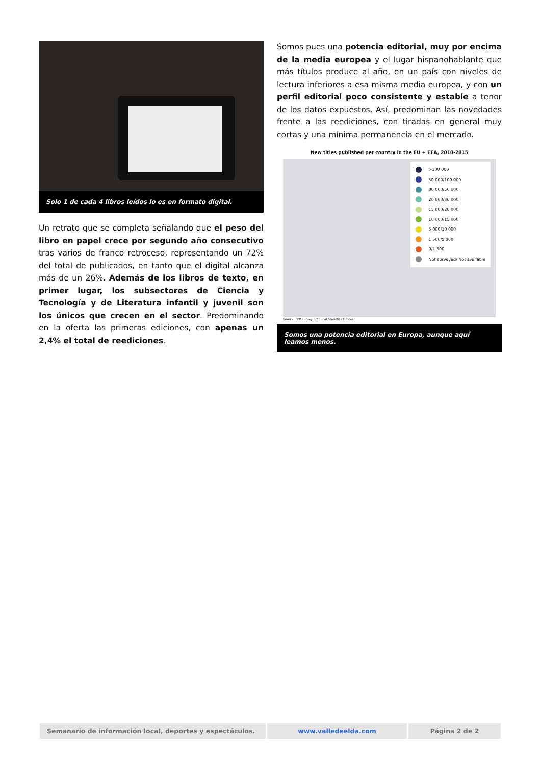Solo 1 de cada 4 libros leídos lo es en formato digital.
Un retrato que se completa señalando que el peso del libro en papel crece por segundo año consecutivo tras varios de franco retroceso, representando un 72% del total de publicados, en tanto que el digital alcanza más de un 26%. Además de los libros de texto, en primer lugar, los subsectores de Ciencia y Tecnología y de Literatura infantil y juvenil son los únicos que crecen en el sector. Predominando en la oferta las primeras ediciones, con apenas un 2,4% el total de reediciones.
Somos pues una potencia editorial, muy por encima de la media europea y el lugar hispanohablante que más títulos produce al año, en un país con niveles de lectura inferiores a esa misma media europea, y con un perfil editorial poco consistente y estable a tenor de los datos expuestos. Así, predominan las novedades frente a las reediciones, con tiradas en general muy cortas y una mínima permanencia en el mercado.
New titles published per country in the EU + EEA, 2010-2015
>100 000
50 000/100 000
30 000/50 000
20 000/30 000
15 000/20 000
10 000/15 000
5 000/10 000
1 500/5 000
0/1 500
Not surveyed/ Not available
Source: FEP survey, National Statistics Offices
Somos una potencia editorial en Europa, aunque aquí leamos menos.
Semanario de información local, deportes y espectáculos.
www.valledeelda.com Página 2 de 2